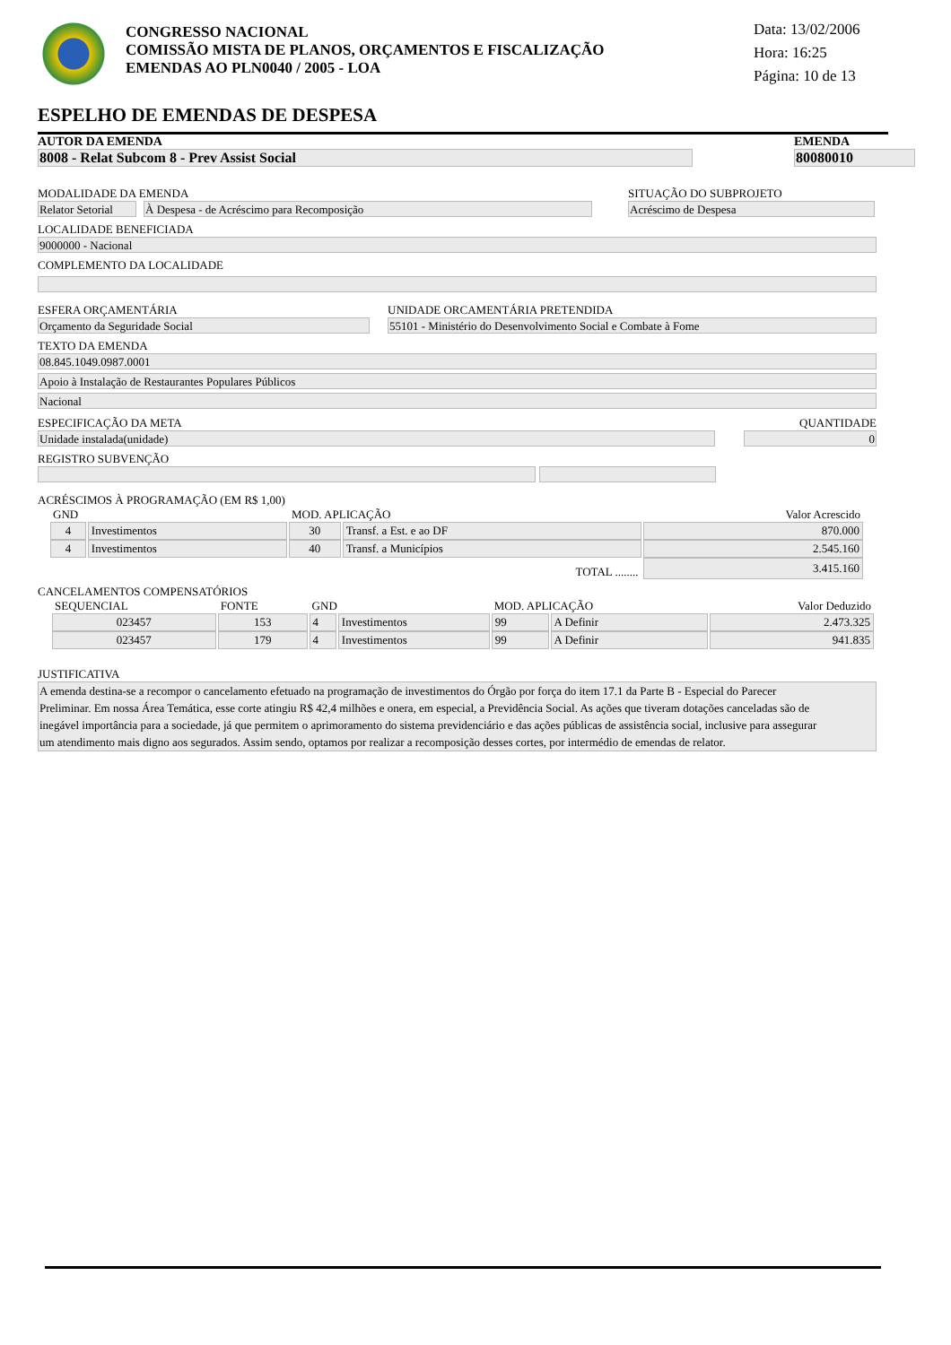CONGRESSO NACIONAL
COMISSÃO MISTA DE PLANOS, ORÇAMENTOS E FISCALIZAÇÃO
EMENDAS AO PLN0040 / 2005 - LOA
Data: 13/02/2006
Hora: 16:25
Página: 10 de 13
ESPELHO DE EMENDAS DE DESPESA
AUTOR DA EMENDA
8008 - Relat Subcom 8 - Prev Assist Social
EMENDA
80080010
MODALIDADE DA EMENDA
Relator Setorial
À Despesa - de Acréscimo para Recomposição
SITUAÇÃO DO SUBPROJETO
Acréscimo de Despesa
LOCALIDADE BENEFICIADA
9000000 - Nacional
COMPLEMENTO DA LOCALIDADE
ESFERA ORÇAMENTÁRIA
Orçamento da Seguridade Social
UNIDADE ORCAMENTÁRIA PRETENDIDA
55101 - Ministério do Desenvolvimento Social e Combate à Fome
TEXTO DA EMENDA
08.845.1049.0987.0001
Apoio à Instalação de Restaurantes Populares Públicos
Nacional
ESPECIFICAÇÃO DA META
Unidade instalada(unidade)
QUANTIDADE
0
REGISTRO SUBVENÇÃO
ACRÉSCIMOS À PROGRAMAÇÃO (EM R$ 1,00)
| GND | | MOD. APLICAÇÃO | | Valor Acrescido |
| --- | --- | --- | --- | --- |
| 4 | Investimentos | 30 | Transf. a Est. e ao DF | 870.000 |
| 4 | Investimentos | 40 | Transf. a Municípios | 2.545.160 |
| TOTAL ........ | | | | 3.415.160 |
CANCELAMENTOS COMPENSATÓRIOS
| SEQUENCIAL | FONTE | GND | | MOD. APLICAÇÃO | | Valor Deduzido |
| --- | --- | --- | --- | --- | --- | --- |
| 023457 | 153 | 4 | Investimentos | 99 | A Definir | 2.473.325 |
| 023457 | 179 | 4 | Investimentos | 99 | A Definir | 941.835 |
JUSTIFICATIVA
A emenda destina-se a recompor o cancelamento efetuado na programação de investimentos do Órgão por força do item 17.1 da Parte B - Especial do Parecer Preliminar. Em nossa Área Temática, esse corte atingiu R$ 42,4 milhões e onera, em especial, a Previdência Social. As ações que tiveram dotações canceladas são de inegável importância para a sociedade, já que permitem o aprimoramento do sistema previdenciário e das ações públicas de assistência social, inclusive para assegurar um atendimento mais digno aos segurados. Assim sendo, optamos por realizar a recomposição desses cortes, por intermédio de emendas de relator.